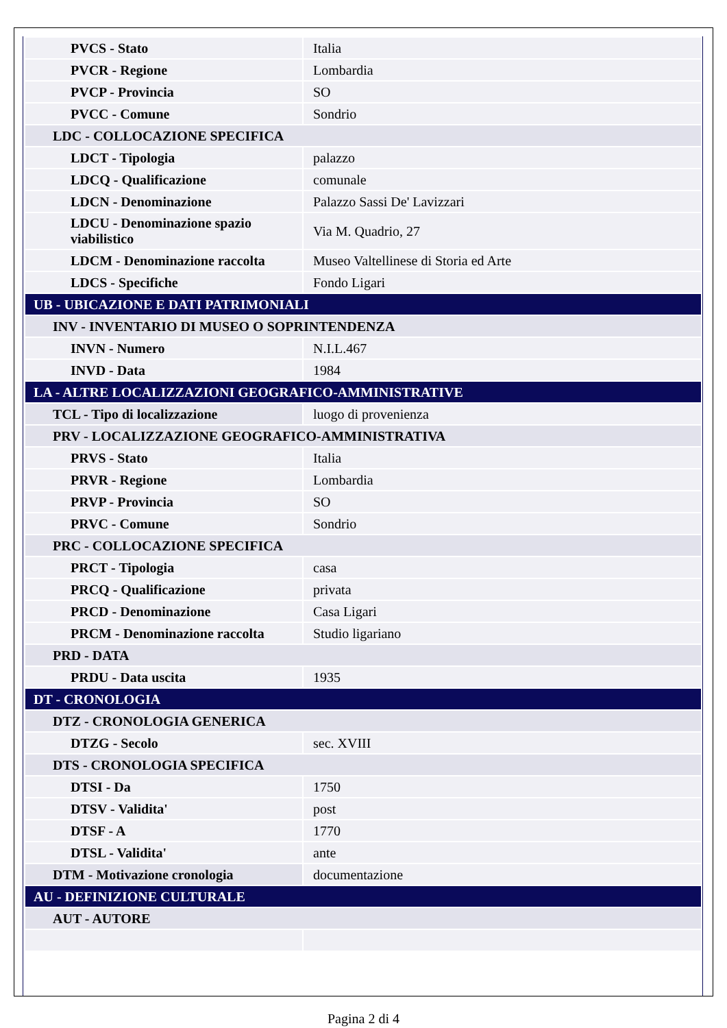| PVCS - Stato | Italia |
| PVCR - Regione | Lombardia |
| PVCP - Provincia | SO |
| PVCC - Comune | Sondrio |
| LDC - COLLOCAZIONE SPECIFICA | |
| LDCT - Tipologia | palazzo |
| LDCQ - Qualificazione | comunale |
| LDCN - Denominazione | Palazzo Sassi De' Lavizzari |
| LDCU - Denominazione spazio viabilistico | Via M. Quadrio, 27 |
| LDCM - Denominazione raccolta | Museo Valtellinese di Storia ed Arte |
| LDCS - Specifiche | Fondo Ligari |
| UB - UBICAZIONE E DATI PATRIMONIALI | |
| INV - INVENTARIO DI MUSEO O SOPRINTENDENZA | |
| INVN - Numero | N.I.L.467 |
| INVD - Data | 1984 |
| LA - ALTRE LOCALIZZAZIONI GEOGRAFICO-AMMINISTRATIVE | |
| TCL - Tipo di localizzazione | luogo di provenienza |
| PRV - LOCALIZZAZIONE GEOGRAFICO-AMMINISTRATIVA | |
| PRVS - Stato | Italia |
| PRVR - Regione | Lombardia |
| PRVP - Provincia | SO |
| PRVC - Comune | Sondrio |
| PRC - COLLOCAZIONE SPECIFICA | |
| PRCT - Tipologia | casa |
| PRCQ - Qualificazione | privata |
| PRCD - Denominazione | Casa Ligari |
| PRCM - Denominazione raccolta | Studio ligariano |
| PRD - DATA | |
| PRDU - Data uscita | 1935 |
| DT - CRONOLOGIA | |
| DTZ - CRONOLOGIA GENERICA | |
| DTZG - Secolo | sec. XVIII |
| DTS - CRONOLOGIA SPECIFICA | |
| DTSI - Da | 1750 |
| DTSV - Validita' | post |
| DTSF - A | 1770 |
| DTSL - Validita' | ante |
| DTM - Motivazione cronologia | documentazione |
| AU - DEFINIZIONE CULTURALE | |
| AUT - AUTORE | |
Pagina 2 di 4